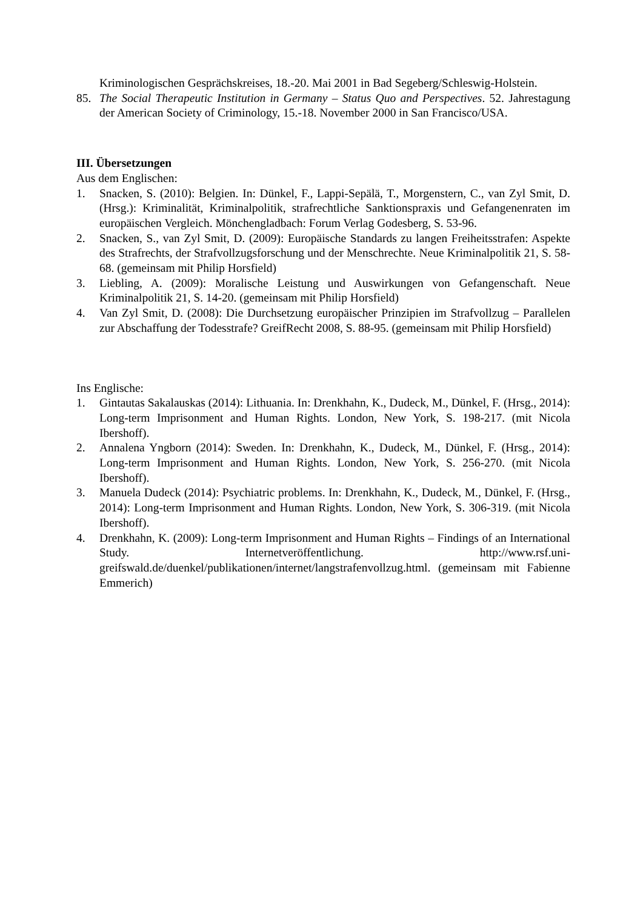Kriminologischen Gesprächskreises, 18.-20. Mai 2001 in Bad Segeberg/Schleswig-Holstein.
85. The Social Therapeutic Institution in Germany – Status Quo and Perspectives. 52. Jahrestagung der American Society of Criminology, 15.-18. November 2000 in San Francisco/USA.
III. Übersetzungen
Aus dem Englischen:
1. Snacken, S. (2010): Belgien. In: Dünkel, F., Lappi-Sepälä, T., Morgenstern, C., van Zyl Smit, D. (Hrsg.): Kriminalität, Kriminalpolitik, strafrechtliche Sanktionspraxis und Gefangenenraten im europäischen Vergleich. Mönchengladbach: Forum Verlag Godesberg, S. 53-96.
2. Snacken, S., van Zyl Smit, D. (2009): Europäische Standards zu langen Freiheitsstrafen: Aspekte des Strafrechts, der Strafvollzugsforschung und der Menschrechte. Neue Kriminalpolitik 21, S. 58-68. (gemeinsam mit Philip Horsfield)
3. Liebling, A. (2009): Moralische Leistung und Auswirkungen von Gefangenschaft. Neue Kriminalpolitik 21, S. 14-20. (gemeinsam mit Philip Horsfield)
4. Van Zyl Smit, D. (2008): Die Durchsetzung europäischer Prinzipien im Strafvollzug – Parallelen zur Abschaffung der Todesstrafe? GreifRecht 2008, S. 88-95. (gemeinsam mit Philip Horsfield)
Ins Englische:
1. Gintautas Sakalauskas (2014): Lithuania. In: Drenkhahn, K., Dudeck, M., Dünkel, F. (Hrsg., 2014): Long-term Imprisonment and Human Rights. London, New York, S. 198-217. (mit Nicola Ibershoff).
2. Annalena Yngborn (2014): Sweden. In: Drenkhahn, K., Dudeck, M., Dünkel, F. (Hrsg., 2014): Long-term Imprisonment and Human Rights. London, New York, S. 256-270. (mit Nicola Ibershoff).
3. Manuela Dudeck (2014): Psychiatric problems. In: Drenkhahn, K., Dudeck, M., Dünkel, F. (Hrsg., 2014): Long-term Imprisonment and Human Rights. London, New York, S. 306-319. (mit Nicola Ibershoff).
4. Drenkhahn, K. (2009): Long-term Imprisonment and Human Rights – Findings of an International Study. Internetveröffentlichung. http://www.rsf.uni-greifswald.de/duenkel/publikationen/internet/langstrafenvollzug.html. (gemeinsam mit Fabienne Emmerich)